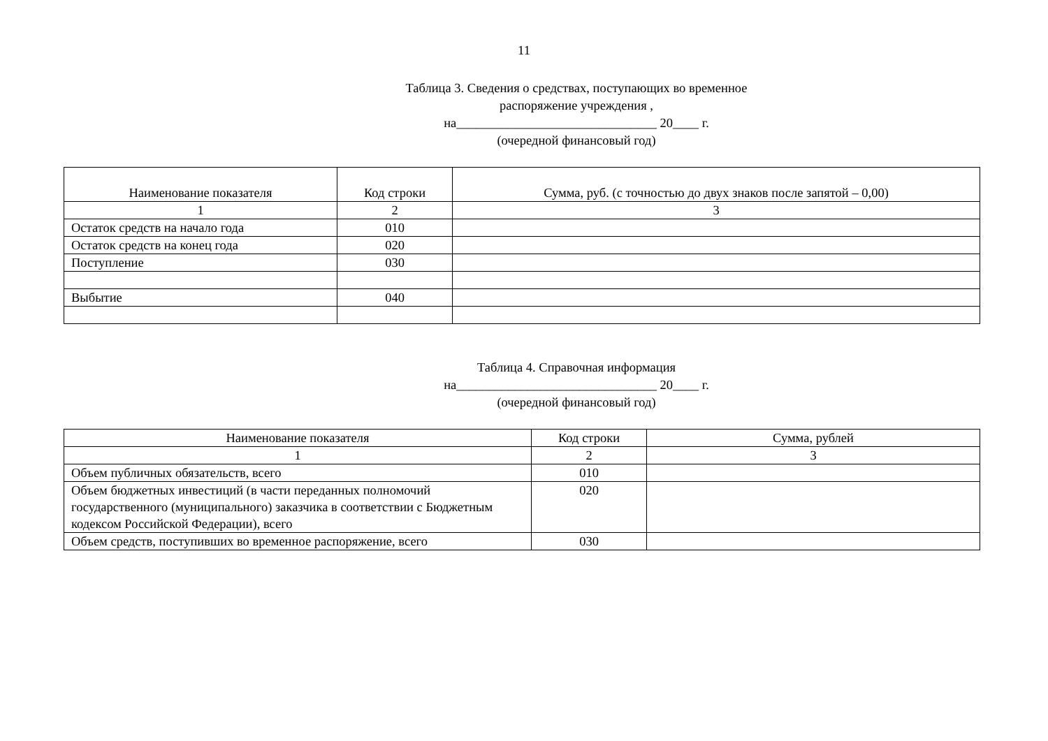11
Таблица 3. Сведения о средствах, поступающих во временное
распоряжение учреждения ,
на_______________________________ 20____ г.
(очередной финансовый год)
| Наименование показателя | Код строки | Сумма, руб. (с точностью до двух знаков после запятой – 0,00) |
| --- | --- | --- |
| 1 | 2 | 3 |
| Остаток средств на начало года | 010 | |
| Остаток средств на конец года | 020 | |
| Поступление | 030 | |
| Выбытие | 040 | |
Таблица 4. Справочная информация
на_______________________________ 20____ г.
(очередной финансовый год)
| Наименование показателя | Код строки | Сумма, рублей |
| --- | --- | --- |
| 1 | 2 | 3 |
| Объем публичных обязательств, всего | 010 | |
| Объем бюджетных инвестиций (в части переданных полномочий государственного (муниципального) заказчика в соответствии с Бюджетным кодексом Российской Федерации), всего | 020 | |
| Объем средств, поступивших во временное распоряжение, всего | 030 | |